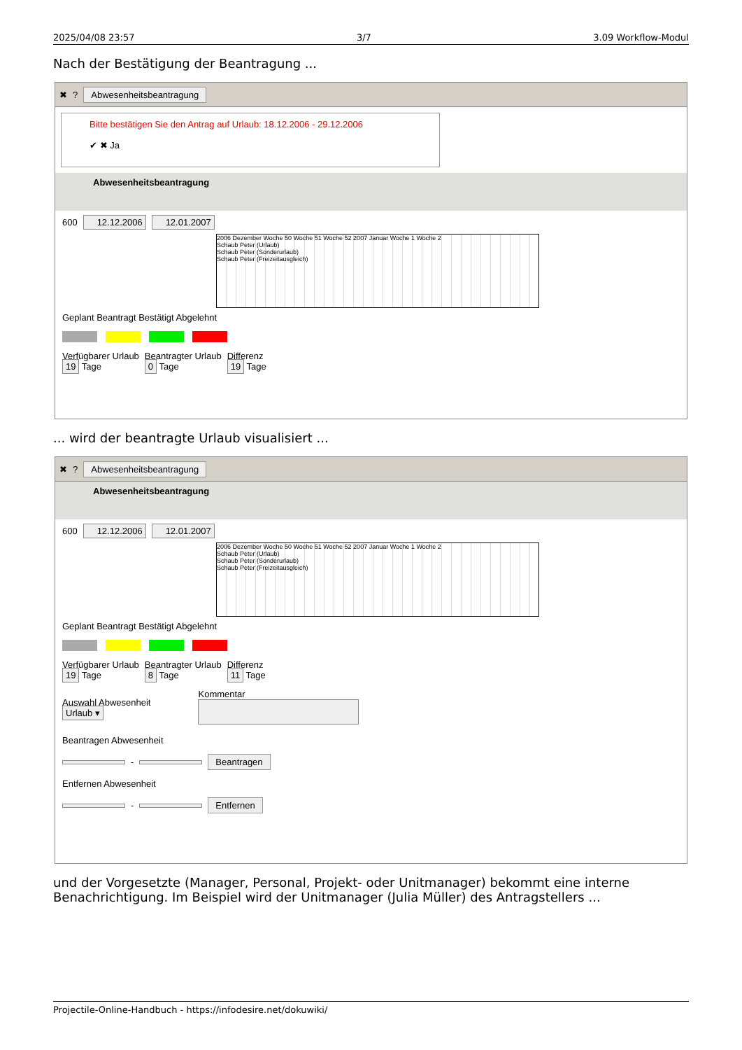2025/04/08 23:57 3/7 3.09 Workflow-Modul
Nach der Bestätigung der Beantragung ...
✖? Abwesenheitsbeantragung
Bitte bestätigen Sie den Antrag auf Urlaub: 18.12.2006 - 29.12.2006
✔ ✖ Ja
Abwesenheitsbeantragung
600 12.12.2006 12.01.2007
2006 Dezember Woche 50 Woche 51 Woche 52 2007 Januar Woche 1 Woche 2
Schaub Peter (Urlaub)
Schaub Peter (Sonderurlaub)
Schaub Peter (Freizeitausgleich)
Geplant Beantragt Bestätigt Abgelehnt
Verfügbarer Urlaub
19 Tage
Beantragter Urlaub
0 Tage
Differenz
19 Tage
... wird der beantragte Urlaub visualisiert ...
✖? Abwesenheitsbeantragung
Abwesenheitsbeantragung
600 12.12.2006 12.01.2007
2006 Dezember Woche 50 Woche 51 Woche 52 2007 Januar Woche 1 Woche 2
Schaub Peter (Urlaub)
Schaub Peter (Sonderurlaub)
Schaub Peter (Freizeitausgleich)
Geplant Beantragt Bestätigt Abgelehnt
Verfügbarer Urlaub
19 Tage
Beantragter Urlaub
8 Tage
Differenz
11 Tage
Auswahl Abwesenheit
Urlaub ▾
Kommentar
Beantragen Abwesenheit
- Beantragen
Entfernen Abwesenheit
- Entfernen
und der Vorgesetzte (Manager, Personal, Projekt- oder Unitmanager) bekommt eine interne Benachrichtigung. Im Beispiel wird der Unitmanager (Julia Müller) des Antragstellers ...
Projectile-Online-Handbuch - https://infodesire.net/dokuwiki/